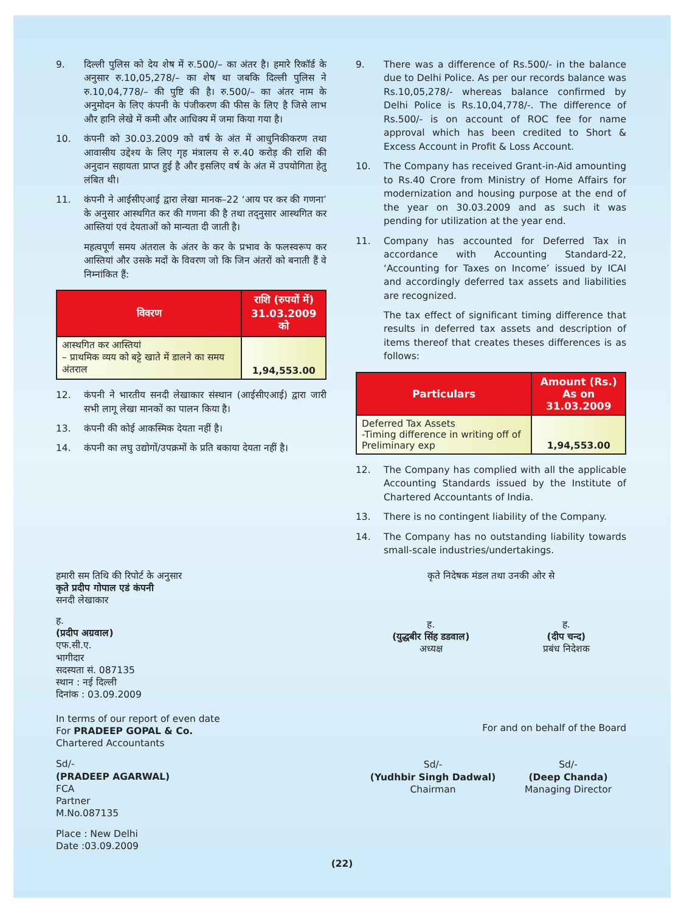9. दिल्ली पुलिस को देय शेष में रु.500/– का अंतर है। हमारे रिकॉर्ड के अनुसार रु.10,05,278/– का शेष था जबकि दिल्ली पुलिस ने रु.10,04,778/– की पुष्टि की है। रु.500/– का अंतर नाम के अनुमोदन के लिए कंपनी के पंजीकरण की फीस के लिए है जिसे लाभ और हानि लेखे में कमी और आधिक्य में जमा किया गया है।
10. कंपनी को 30.03.2009 को वर्ष के अंत में आधुनिकीकरण तथा आवासीय उद्देश्य के लिए गृह मंत्रालय से रु.40 करोड़ की राशि की अनुदान सहायता प्राप्त हुई है और इसलिए वर्ष के अंत में उपयोगिता हेतु लंबित थी।
11. कंपनी ने आईसीएआई द्वारा लेखा मानक–22 ‘आय पर कर की गणना’ के अनुसार आस्थगित कर की गणना की है तथा तद्नुसार आस्थगित कर आस्तियां एवं देयताओं को मान्यता दी जाती है।
महत्वपूर्ण समय अंतराल के अंतर के कर के प्रभाव के फलस्वरूप कर आस्तियां और उसके मदों के विवरण जो कि जिन अंतरों को बनाती हैं वे निम्नांकित हैं:
| विवरण | राशि (रुपयों में) 31.03.2009 को |
| --- | --- |
| आस्थगित कर आस्तियां – प्राथमिक व्यय को बट्टे खाते में डालने का समय अंतराल | 1,94,553.00 |
12. कंपनी ने भारतीय सनदी लेखाकार संस्थान (आईसीएआई) द्वारा जारी सभी लागू लेखा मानकों का पालन किया है।
13. कंपनी की कोई आकस्मिक देयता नहीं है।
14. कंपनी का लघु उद्योगों/उपक्रमों के प्रति बकाया देयता नहीं है।
9. There was a difference of Rs.500/- in the balance due to Delhi Police. As per our records balance was Rs.10,05,278/- whereas balance confirmed by Delhi Police is Rs.10,04,778/-. The difference of Rs.500/- is on account of ROC fee for name approval which has been credited to Short & Excess Account in Profit & Loss Account.
10. The Company has received Grant-in-Aid amounting to Rs.40 Crore from Ministry of Home Affairs for modernization and housing purpose at the end of the year on 30.03.2009 and as such it was pending for utilization at the year end.
11. Company has accounted for Deferred Tax in accordance with Accounting Standard-22, ‘Accounting for Taxes on Income’ issued by ICAI and accordingly deferred tax assets and liabilities are recognized.
The tax effect of significant timing difference that results in deferred tax assets and description of items thereof that creates theses differences is as follows:
| Particulars | Amount (Rs.) As on 31.03.2009 |
| --- | --- |
| Deferred Tax Assets -Timing difference in writing off of Preliminary exp | 1,94,553.00 |
12. The Company has complied with all the applicable Accounting Standards issued by the Institute of Chartered Accountants of India.
13. There is no contingent liability of the Company.
14. The Company has no outstanding liability towards small-scale industries/undertakings.
हमारी सम तिथि की रिपोर्ट के अनुसार
कृते प्रदीप गोपाल एडं कंपनी
सनदी लेखाकार
ह.
(प्रदीप अग्रवाल)
एफ.सी.ए.
भागीदार
सदस्यता सं. 087135
स्थान : नई दिल्ली
दिनांक : 03.09.2009
In terms of our report of even date
For PRADEEP GOPAL & Co.
Chartered Accountants
Sd/-
(PRADEEP AGARWAL)
FCA
Partner
M.No.087135
Place : New Delhi
Date :03.09.2009
कृते निदेषक मंडल तथा उनकी ओर से
ह.
(युद्धबीर सिंह डडवाल)
अध्यक्ष
ह.
(दीप चन्द)
प्रबंध निदेशक
For and on behalf of the Board
Sd/-
(Yudhbir Singh Dadwal)
Chairman
Sd/-
(Deep Chanda)
Managing Director
(22)